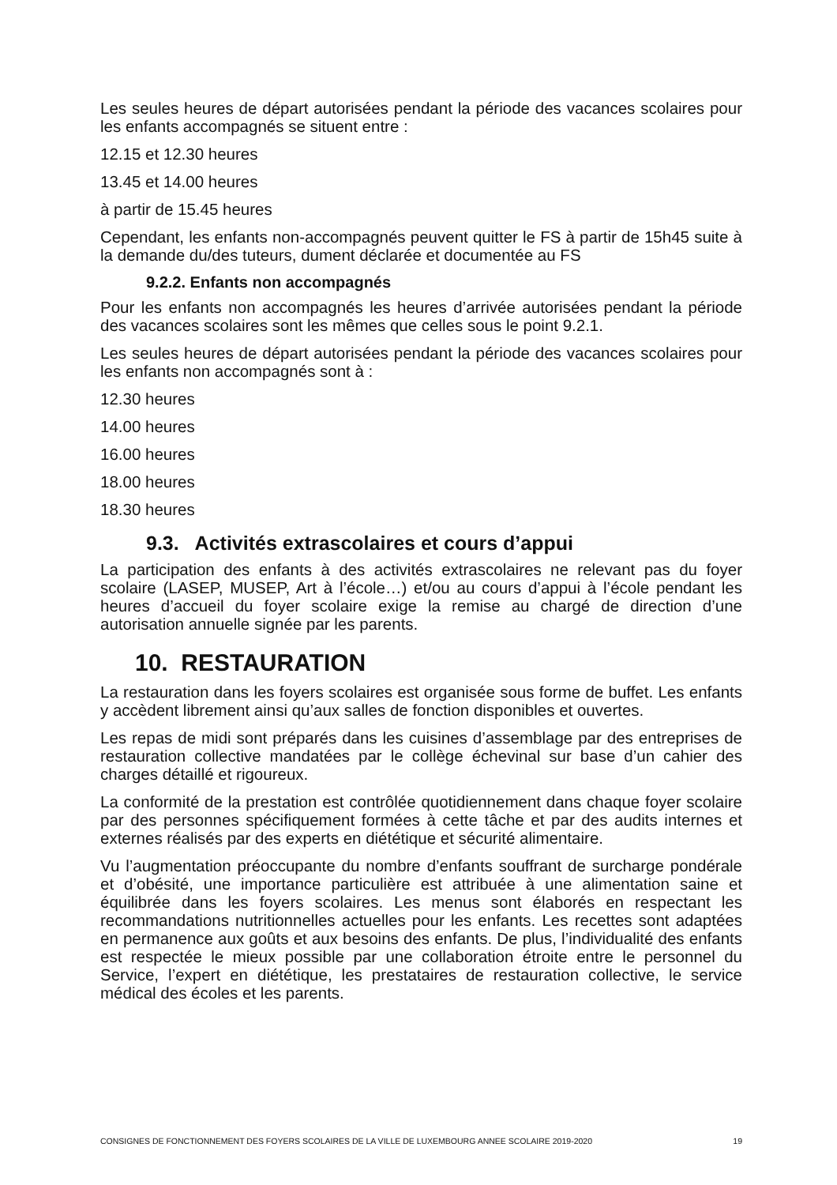Les seules heures de départ autorisées pendant la période des vacances scolaires pour les enfants accompagnés se situent entre :
12.15 et 12.30 heures
13.45 et 14.00 heures
à partir de 15.45 heures
Cependant, les enfants non-accompagnés peuvent quitter le FS à partir de 15h45 suite à la demande du/des tuteurs, dument déclarée et documentée au FS
9.2.2. Enfants non accompagnés
Pour les enfants non accompagnés les heures d’arrivée autorisées pendant la période des vacances scolaires sont les mêmes que celles sous le point 9.2.1.
Les seules heures de départ autorisées pendant la période des vacances scolaires pour les enfants non accompagnés sont à :
12.30 heures
14.00 heures
16.00 heures
18.00 heures
18.30 heures
9.3. Activités extrascolaires et cours d’appui
La participation des enfants à des activités extrascolaires ne relevant pas du foyer scolaire (LASEP, MUSEP, Art à l’école…) et/ou au cours d’appui à l’école pendant les heures d’accueil du foyer scolaire exige la remise au chargé de direction d’une autorisation annuelle signée par les parents.
10. RESTAURATION
La restauration dans les foyers scolaires est organisée sous forme de buffet. Les enfants y accèdent librement ainsi qu’aux salles de fonction disponibles et ouvertes.
Les repas de midi sont préparés dans les cuisines d’assemblage par des entreprises de restauration collective mandatées par le collège échevinal sur base d’un cahier des charges détaillé et rigoureux.
La conformité de la prestation est contrôlée quotidiennement dans chaque foyer scolaire par des personnes spécifiquement formées à cette tâche et par des audits internes et externes réalisés par des experts en diététique et sécurité alimentaire.
Vu l’augmentation préoccupante du nombre d’enfants souffrant de surcharge pondérale et d’obésité, une importance particulière est attribuée à une alimentation saine et équilibrée dans les foyers scolaires. Les menus sont élaborés en respectant les recommandations nutritionnelles actuelles pour les enfants. Les recettes sont adaptées en permanence aux goûts et aux besoins des enfants. De plus, l’individualité des enfants est respectée le mieux possible par une collaboration étroite entre le personnel du Service, l’expert en diététique, les prestataires de restauration collective, le service médical des écoles et les parents.
CONSIGNES DE FONCTIONNEMENT DES FOYERS SCOLAIRES DE LA VILLE DE LUXEMBOURG ANNEE SCOLAIRE 2019-2020 19